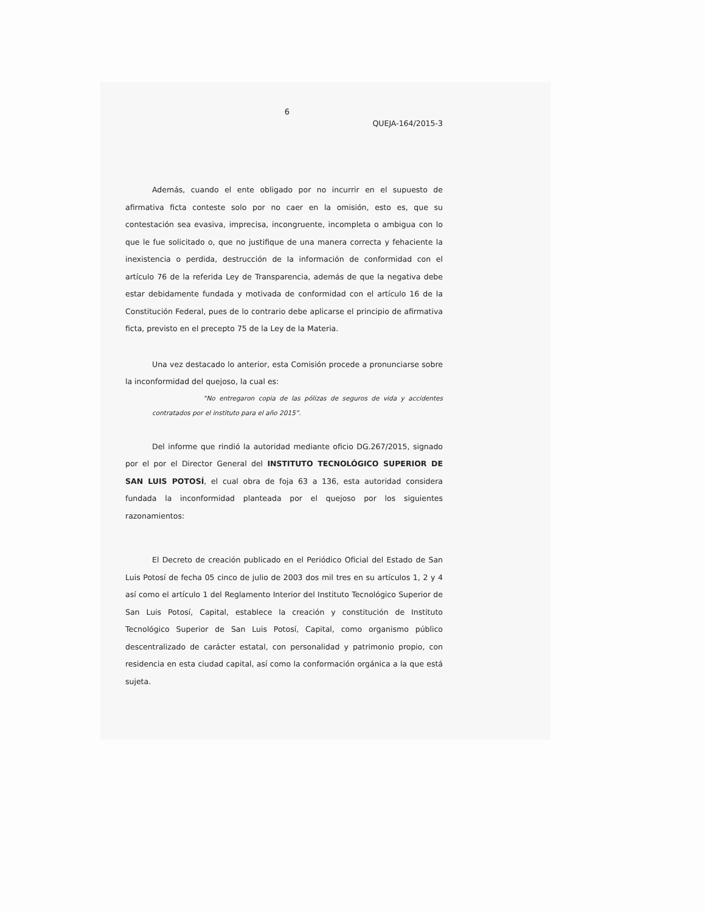6
QUEJA-164/2015-3
Además, cuando el ente obligado por no incurrir en el supuesto de afirmativa ficta conteste solo por no caer en la omisión, esto es, que su contestación sea evasiva, imprecisa, incongruente, incompleta o ambigua con lo que le fue solicitado o, que no justifique de una manera correcta y fehaciente la inexistencia o perdida, destrucción de la información de conformidad con el artículo 76 de la referida Ley de Transparencia, además de que la negativa debe estar debidamente fundada y motivada de conformidad con el artículo 16 de la Constitución Federal, pues de lo contrario debe aplicarse el principio de afirmativa ficta, previsto en el precepto 75 de la Ley de la Materia.
Una vez destacado lo anterior, esta Comisión procede a pronunciarse sobre la inconformidad del quejoso, la cual es:
“No entregaron copia de las pólizas de seguros de vida y accidentes contratados por el instituto para el año 2015”.
Del informe que rindió la autoridad mediante oficio DG.267/2015, signado por el por el Director General del INSTITUTO TECNOLÓGICO SUPERIOR DE SAN LUIS POTOSÍ, el cual obra de foja 63 a 136, esta autoridad considera fundada la inconformidad planteada por el quejoso por los siguientes razonamientos:
El Decreto de creación publicado en el Periódico Oficial del Estado de San Luis Potosí de fecha 05 cinco de julio de 2003 dos mil tres en su artículos 1, 2 y 4 así como el artículo 1 del Reglamento Interior del Instituto Tecnológico Superior de San Luis Potosí, Capital, establece la creación y constitución de Instituto Tecnológico Superior de San Luis Potosí, Capital, como organismo público descentralizado de carácter estatal, con personalidad y patrimonio propio, con residencia en esta ciudad capital, así como la conformación orgánica a la que está sujeta.